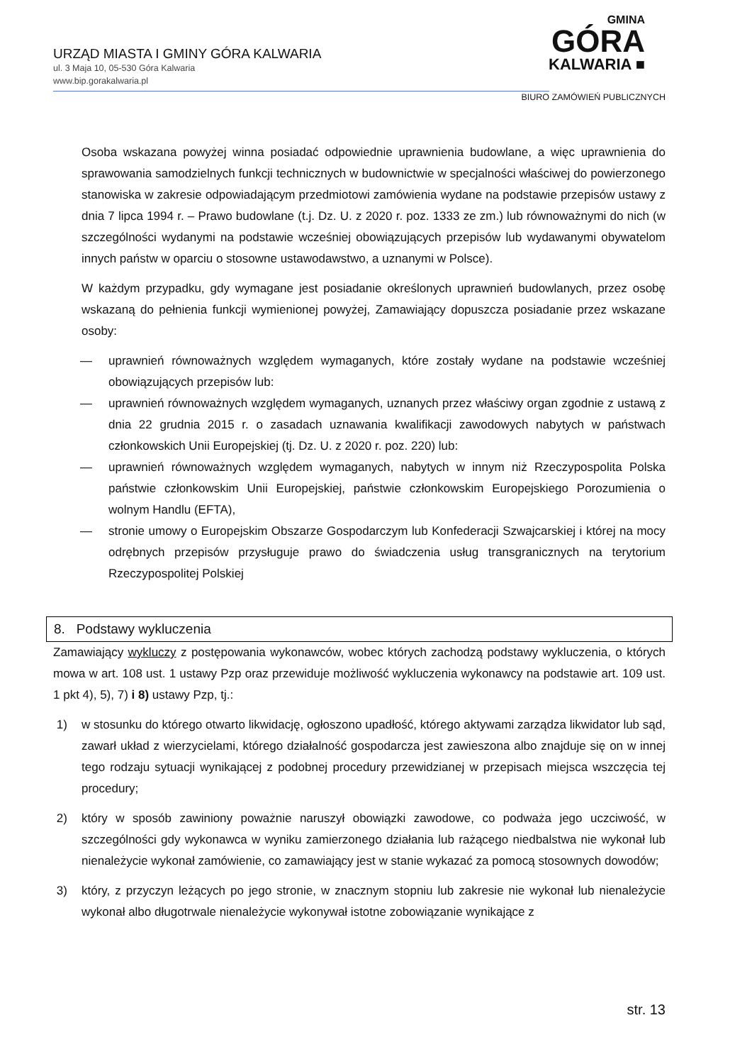URZĄD MIASTA I GMINY GÓRA KALWARIA
ul. 3 Maja 10, 05-530 Góra Kalwaria
www.bip.gorakalwaria.pl
GMINA
GÓRA
KALWARIA ■
BIURO ZAMÓWIEŃ PUBLICZNYCH
Osoba wskazana powyżej winna posiadać odpowiednie uprawnienia budowlane, a więc uprawnienia do sprawowania samodzielnych funkcji technicznych w budownictwie w specjalności właściwej do powierzonego stanowiska w zakresie odpowiadającym przedmiotowi zamówienia wydane na podstawie przepisów ustawy z dnia 7 lipca 1994 r. – Prawo budowlane (t.j. Dz. U. z 2020 r. poz. 1333 ze zm.) lub równoważnymi do nich (w szczególności wydanymi na podstawie wcześniej obowiązujących przepisów lub wydawanymi obywatelom innych państw w oparciu o stosowne ustawodawstwo, a uznanymi w Polsce).
W każdym przypadku, gdy wymagane jest posiadanie określonych uprawnień budowlanych, przez osobę wskazaną do pełnienia funkcji wymienionej powyżej, Zamawiający dopuszcza posiadanie przez wskazane osoby:
— uprawnień równoważnych względem wymaganych, które zostały wydane na podstawie wcześniej obowiązujących przepisów lub:
— uprawnień równoważnych względem wymaganych, uznanych przez właściwy organ zgodnie z ustawą z dnia 22 grudnia 2015 r. o zasadach uznawania kwalifikacji zawodowych nabytych w państwach członkowskich Unii Europejskiej (tj. Dz. U. z 2020 r. poz. 220) lub:
— uprawnień równoważnych względem wymaganych, nabytych w innym niż Rzeczypospolita Polska państwie członkowskim Unii Europejskiej, państwie członkowskim Europejskiego Porozumienia o wolnym Handlu (EFTA),
— stronie umowy o Europejskim Obszarze Gospodarczym lub Konfederacji Szwajcarskiej i której na mocy odrębnych przepisów przysługuje prawo do świadczenia usług transgranicznych na terytorium Rzeczypospolitej Polskiej
8. Podstawy wykluczenia
Zamawiający wykluczy z postępowania wykonawców, wobec których zachodzą podstawy wykluczenia, o których mowa w art. 108 ust. 1 ustawy Pzp oraz przewiduje możliwość wykluczenia wykonawcy na podstawie art. 109 ust. 1 pkt 4), 5), 7) i 8) ustawy Pzp, tj.:
1) w stosunku do którego otwarto likwidację, ogłoszono upadłość, którego aktywami zarządza likwidator lub sąd, zawarł układ z wierzycielami, którego działalność gospodarcza jest zawieszona albo znajduje się on w innej tego rodzaju sytuacji wynikającej z podobnej procedury przewidzianej w przepisach miejsca wszczęcia tej procedury;
2) który w sposób zawiniony poważnie naruszył obowiązki zawodowe, co podważa jego uczciwość, w szczególności gdy wykonawca w wyniku zamierzonego działania lub rażącego niedbalstwa nie wykonał lub nienależycie wykonał zamówienie, co zamawiający jest w stanie wykazać za pomocą stosownych dowodów;
3) który, z przyczyn leżących po jego stronie, w znacznym stopniu lub zakresie nie wykonał lub nienależycie wykonał albo długotrwale nienależycie wykonywał istotne zobowiązanie wynikające z
str. 13